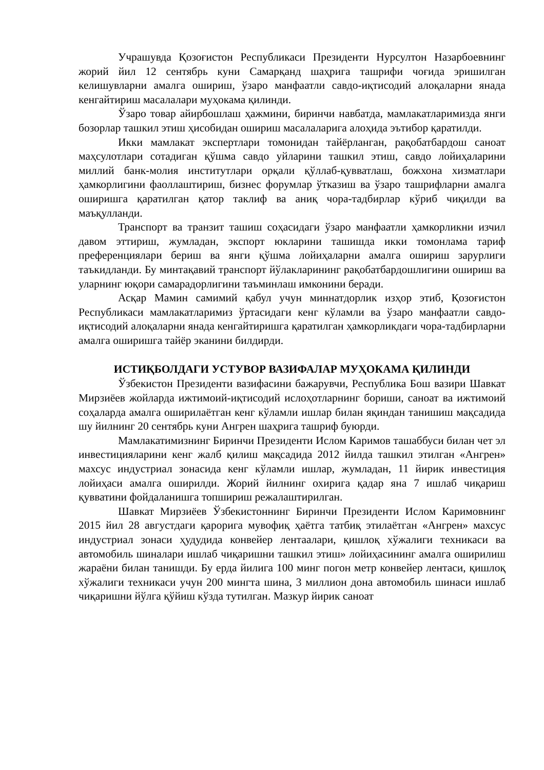Учрашувда Қозоғистон Республикаси Президенти Нурсултон Назарбоевнинг жорий йил 12 сентябрь куни Самарқанд шаҳрига ташрифи чоғида эришилган келишувларни амалга ошириш, ўзаро манфаатли савдо-иқтисодий алоқаларни янада кенгайтириш масалалари муҳокама қилинди.
Ўзаро товар айирбошлаш ҳажмини, биринчи навбатда, мамлакатларимизда янги бозорлар ташкил этиш ҳисобидан ошириш масалаларига алоҳида эътибор қаратилди.
Икки мамлакат экспертлари томонидан тайёрланган, рақобатбардош саноат маҳсулотлари сотадиган қўшма савдо уйларини ташкил этиш, савдо лойиҳаларини миллий банк-молия институтлари орқали қўллаб-қувватлаш, божхона хизматлари ҳамкорлигини фаоллаштириш, бизнес форумлар ўтказиш ва ўзаро ташрифларни амалга оширишга қаратилган қатор таклиф ва аниқ чора-тадбирлар кўриб чиқилди ва маъқулланди.
Транспорт ва транзит ташиш соҳасидаги ўзаро манфаатли ҳамкорликни изчил давом эттириш, жумладан, экспорт юкларини ташишда икки томонлама тариф преференциялари бериш ва янги қўшма лойиҳаларни амалга ошириш зарурлиги таъкидланди. Бу минтақавий транспорт йўлакларининг рақобатбардошлигини ошириш ва уларнинг юқори самарадорлигини таъминлаш имконини беради.
Асқар Мамин самимий қабул учун миннатдорлик изҳор этиб, Қозоғистон Республикаси мамлакатларимиз ўртасидаги кенг кўламли ва ўзаро манфаатли савдо-иқтисодий алоқаларни янада кенгайтиришга қаратилган ҳамкорликдаги чора-тадбирларни амалга оширишга тайёр эканини билдирди.
ИСТИҚБОЛДАГИ УСТУВОР ВАЗИФАЛАР МУҲОКАМА ҚИЛИНДИ
Ўзбекистон Президенти вазифасини бажарувчи, Республика Бош вазири Шавкат Мирзиёев жойларда ижтимоий-иқтисодий ислоҳотларнинг бориши, саноат ва ижтимоий соҳаларда амалга оширилаётган кенг кўламли ишлар билан яқиндан танишиш мақсадида шу йилнинг 20 сентябрь куни Ангрен шаҳрига ташриф буюрди.
Мамлакатимизнинг Биринчи Президенти Ислом Каримов ташаббуси билан чет эл инвестицияларини кенг жалб қилиш мақсадида 2012 йилда ташкил этилган «Ангрен» махсус индустриал зонасида кенг кўламли ишлар, жумладан, 11 йирик инвестиция лойиҳаси амалга оширилди. Жорий йилнинг охирига қадар яна 7 ишлаб чиқариш қувватини фойдаланишга топшириш режалаштирилган.
Шавкат Мирзиёев Ўзбекистоннинг Биринчи Президенти Ислом Каримовнинг 2015 йил 28 августдаги қарорига мувофиқ ҳаётга татбиқ этилаётган «Ангрен» махсус индустриал зонаси ҳудудида конвейер лентаалари, қишлоқ хўжалиги техникаси ва автомобиль шиналари ишлаб чиқаришни ташкил этиш» лойиҳасининг амалга оширилиш жараёни билан танишди. Бу ерда йилига 100 минг погон метр конвейер лентаси, қишлоқ хўжалиги техникаси учун 200 мингта шина, 3 миллион дона автомобиль шинаси ишлаб чиқаришни йўлга қўйиш кўзда тутилган. Мазкур йирик саноат